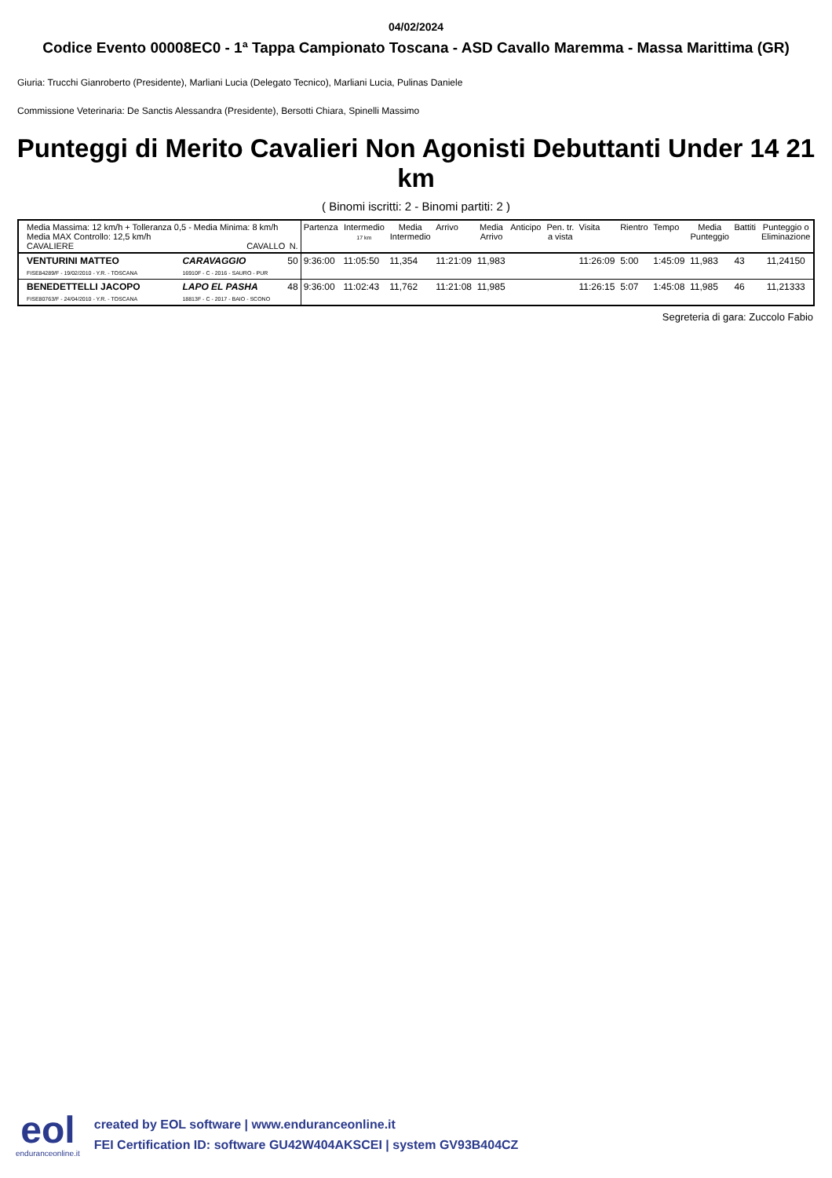04/02/2024
Codice Evento 00008EC0 - 1ª Tappa Campionato Toscana - ASD Cavallo Maremma - Massa Marittima (GR)
Giuria: Trucchi Gianroberto (Presidente), Marliani Lucia (Delegato Tecnico), Marliani Lucia, Pulinas Daniele
Commissione Veterinaria: De Sanctis Alessandra (Presidente), Bersotti Chiara, Spinelli Massimo
Punteggi di Merito Cavalieri Non Agonisti Debuttanti Under 14 21 km
( Binomi iscritti: 2 - Binomi partiti: 2 )
| Media Massima: 12 km/h + Tolleranza 0,5 - Media Minima: 8 km/h Media MAX Controllo: 12,5 km/h CAVALIERE CAVALLO N. | | Partenza | Intermedio 17 km | Media Intermedio | Arrivo | Media Arrivo | Anticipo | Pen. tr. a vista | Visita | Rientro | Tempo | Media Punteggio | Battiti | Punteggio o Eliminazione |
| VENTURINI MATTEO FISE84289/F - 19/02/2010 - Y.R. - TOSCANA | CARAVAGGIO 50 16910F - C - 2016 - SAURO - PUR | 9:36:00 | 11:05:50 | 11,354 | 11:21:09 | 11,983 | | | 11:26:09 | 5:00 | 1:45:09 | 11,983 | 43 | 11,24150 |
| BENEDETTELLI JACOPO FISE80763/F - 24/04/2010 - Y.R. - TOSCANA | LAPO EL PASHA 48 18813F - C - 2017 - BAIO - SCONO | 9:36:00 | 11:02:43 | 11,762 | 11:21:08 | 11,985 | | | 11:26:15 | 5:07 | 1:45:08 | 11,985 | 46 | 11,21333 |
Segreteria di gara: Zuccolo Fabio
eol
enduranceonline.it
created by EOL software | www.enduranceonline.it
FEI Certification ID: software GU42W404AKSCEI | system GV93B404CZ